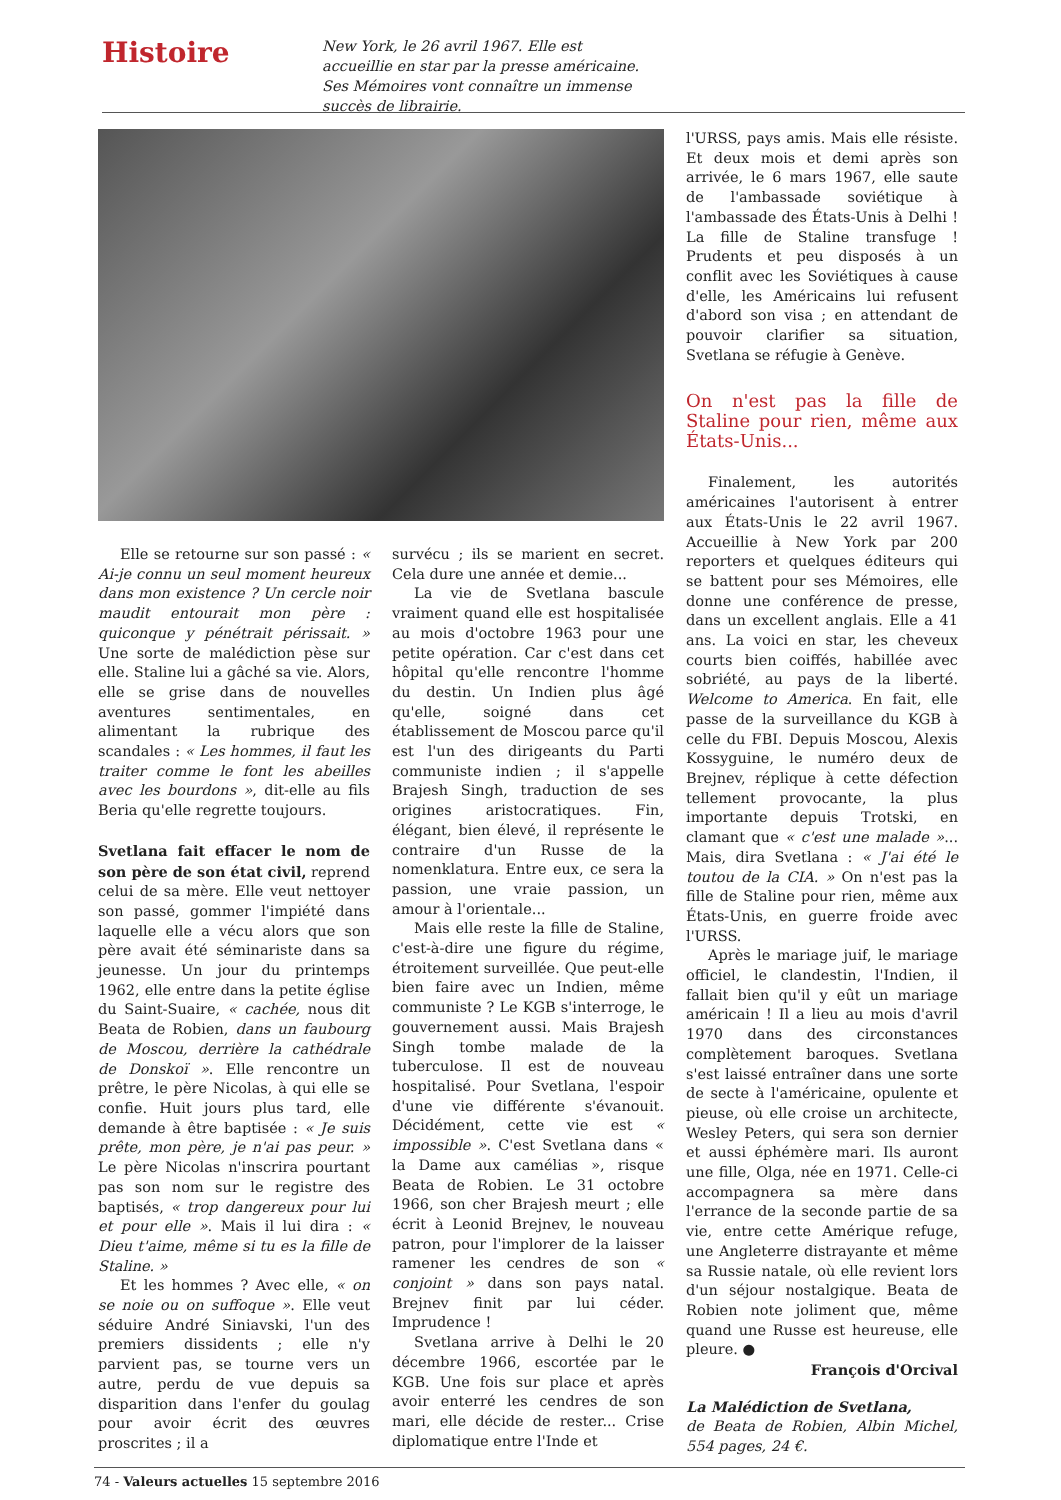Histoire
New York, le 26 avril 1967. Elle est accueillie en star par la presse américaine. Ses Mémoires vont connaître un immense succès de librairie.
Elle se retourne sur son passé : « Ai-je connu un seul moment heureux dans mon existence ? Un cercle noir maudit entourait mon père : quiconque y pénétrait périssait. » Une sorte de malédiction pèse sur elle. Staline lui a gâché sa vie. Alors, elle se grise dans de nouvelles aventures sentimentales, en alimentant la rubrique des scandales : « Les hommes, il faut les traiter comme le font les abeilles avec les bourdons », dit-elle au fils Beria qu'elle regrette toujours.
Svetlana fait effacer le nom de son père de son état civil, reprend celui de sa mère. Elle veut nettoyer son passé, gommer l'impiété dans laquelle elle a vécu alors que son père avait été séminariste dans sa jeunesse. Un jour du printemps 1962, elle entre dans la petite église du Saint-Suaire, « cachée, nous dit Beata de Robien, dans un faubourg de Moscou, derrière la cathédrale de Donskoï ». Elle rencontre un prêtre, le père Nicolas, à qui elle se confie. Huit jours plus tard, elle demande à être baptisée : « Je suis prête, mon père, je n'ai pas peur. » Le père Nicolas n'inscrira pourtant pas son nom sur le registre des baptisés, « trop dangereux pour lui et pour elle ». Mais il lui dira : « Dieu t'aime, même si tu es la fille de Staline. »
Et les hommes ? Avec elle, « on se noie ou on suffoque ». Elle veut séduire André Siniavski, l'un des premiers dissidents ; elle n'y parvient pas, se tourne vers un autre, perdu de vue depuis sa disparition dans l'enfer du goulag pour avoir écrit des œuvres proscrites ; il a
survécu ; ils se marient en secret. Cela dure une année et demie...
La vie de Svetlana bascule vraiment quand elle est hospitalisée au mois d'octobre 1963 pour une petite opération. Car c'est dans cet hôpital qu'elle rencontre l'homme du destin. Un Indien plus âgé qu'elle, soigné dans cet établissement de Moscou parce qu'il est l'un des dirigeants du Parti communiste indien ; il s'appelle Brajesh Singh, traduction de ses origines aristocratiques. Fin, élégant, bien élevé, il représente le contraire d'un Russe de la nomenklatura. Entre eux, ce sera la passion, une vraie passion, un amour à l'orientale...
Mais elle reste la fille de Staline, c'est-à-dire une figure du régime, étroitement surveillée. Que peut-elle bien faire avec un Indien, même communiste ? Le KGB s'interroge, le gouvernement aussi. Mais Brajesh Singh tombe malade de la tuberculose. Il est de nouveau hospitalisé. Pour Svetlana, l'espoir d'une vie différente s'évanouit. Décidément, cette vie est « impossible ». C'est Svetlana dans « la Dame aux camélias », risque Beata de Robien. Le 31 octobre 1966, son cher Brajesh meurt ; elle écrit à Leonid Brejnev, le nouveau patron, pour l'implorer de la laisser ramener les cendres de son « conjoint » dans son pays natal. Brejnev finit par lui céder. Imprudence !
Svetlana arrive à Delhi le 20 décembre 1966, escortée par le KGB. Une fois sur place et après avoir enterré les cendres de son mari, elle décide de rester... Crise diplomatique entre l'Inde et
l'URSS, pays amis. Mais elle résiste. Et deux mois et demi après son arrivée, le 6 mars 1967, elle saute de l'ambassade soviétique à l'ambassade des États-Unis à Delhi ! La fille de Staline transfuge ! Prudents et peu disposés à un conflit avec les Soviétiques à cause d'elle, les Américains lui refusent d'abord son visa ; en attendant de pouvoir clarifier sa situation, Svetlana se réfugie à Genève.
On n'est pas la fille de Staline pour rien, même aux États-Unis...
Finalement, les autorités américaines l'autorisent à entrer aux États-Unis le 22 avril 1967. Accueillie à New York par 200 reporters et quelques éditeurs qui se battent pour ses Mémoires, elle donne une conférence de presse, dans un excellent anglais. Elle a 41 ans. La voici en star, les cheveux courts bien coiffés, habillée avec sobriété, au pays de la liberté. Welcome to America. En fait, elle passe de la surveillance du KGB à celle du FBI. Depuis Moscou, Alexis Kossyguine, le numéro deux de Brejnev, réplique à cette défection tellement provocante, la plus importante depuis Trotski, en clamant que « c'est une malade »... Mais, dira Svetlana : « J'ai été le toutou de la CIA. » On n'est pas la fille de Staline pour rien, même aux États-Unis, en guerre froide avec l'URSS.
Après le mariage juif, le mariage officiel, le clandestin, l'Indien, il fallait bien qu'il y eût un mariage américain ! Il a lieu au mois d'avril 1970 dans des circonstances complètement baroques. Svetlana s'est laissé entraîner dans une sorte de secte à l'américaine, opulente et pieuse, où elle croise un architecte, Wesley Peters, qui sera son dernier et aussi éphémère mari. Ils auront une fille, Olga, née en 1971. Celle-ci accompagnera sa mère dans l'errance de la seconde partie de sa vie, entre cette Amérique refuge, une Angleterre distrayante et même sa Russie natale, où elle revient lors d'un séjour nostalgique. Beata de Robien note joliment que, même quand une Russe est heureuse, elle pleure. ●
François d'Orcival
La Malédiction de Svetlana,
de Beata de Robien, Albin Michel, 554 pages, 24 €.
74 - Valeurs actuelles 15 septembre 2016